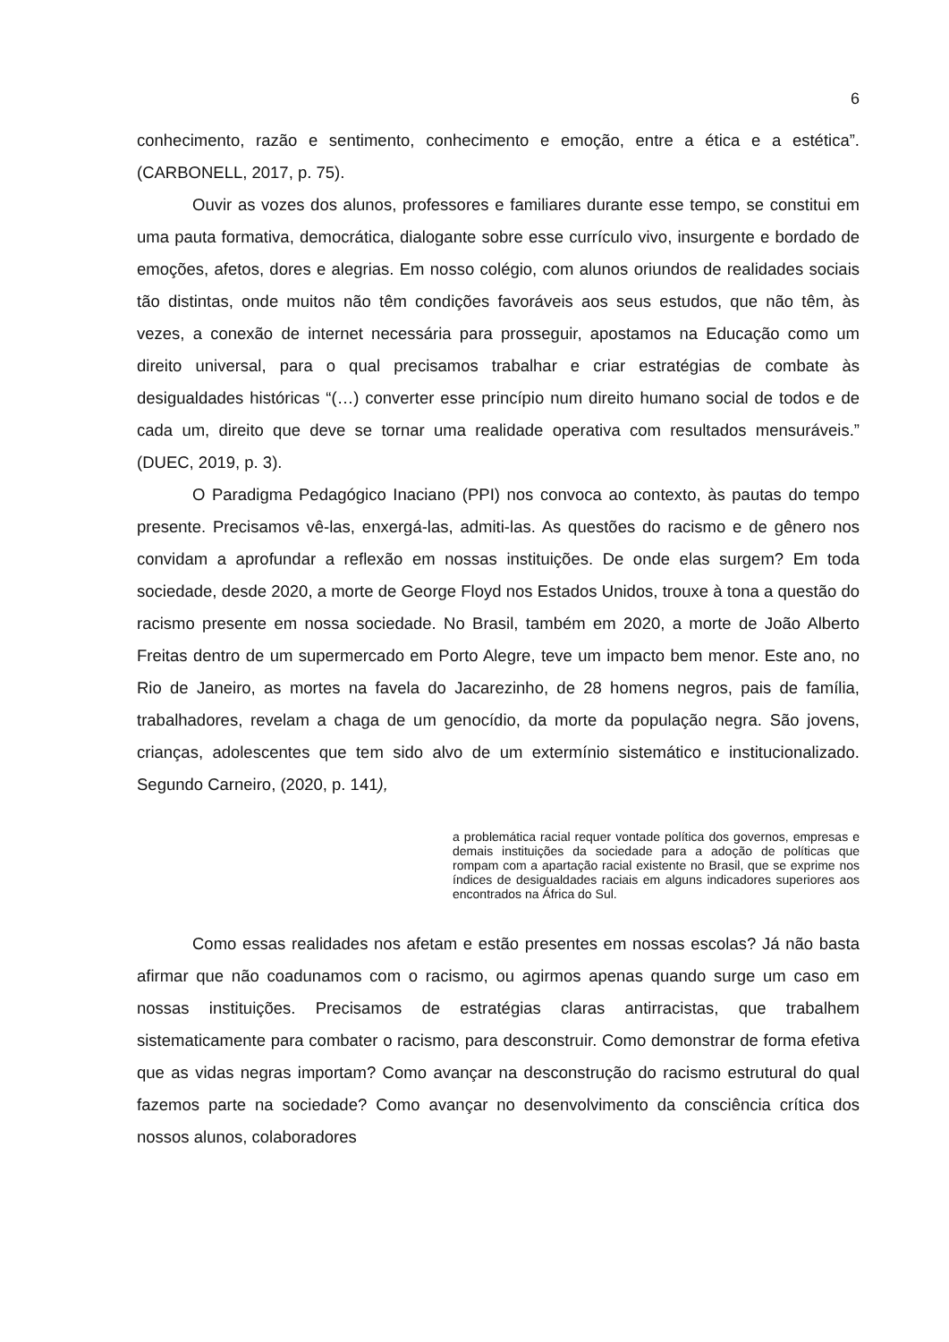6
conhecimento, razão e sentimento, conhecimento e emoção, entre a ética e a estética”. (CARBONELL, 2017, p. 75).
Ouvir as vozes dos alunos, professores e familiares durante esse tempo, se constitui em uma pauta formativa, democrática, dialogante sobre esse currículo vivo, insurgente e bordado de emoções, afetos, dores e alegrias. Em nosso colégio, com alunos oriundos de realidades sociais tão distintas, onde muitos não têm condições favoráveis aos seus estudos, que não têm, às vezes, a conexão de internet necessária para prosseguir, apostamos na Educação como um direito universal, para o qual precisamos trabalhar e criar estratégias de combate às desigualdades históricas “(…) converter esse princípio num direito humano social de todos e de cada um, direito que deve se tornar uma realidade operativa com resultados mensuráveis.” (DUEC, 2019, p. 3).
O Paradigma Pedagógico Inaciano (PPI) nos convoca ao contexto, às pautas do tempo presente. Precisamos vê-las, enxergá-las, admiti-las. As questões do racismo e de gênero nos convidam a aprofundar a reflexão em nossas instituições. De onde elas surgem? Em toda sociedade, desde 2020, a morte de George Floyd nos Estados Unidos, trouxe à tona a questão do racismo presente em nossa sociedade. No Brasil, também em 2020, a morte de João Alberto Freitas dentro de um supermercado em Porto Alegre, teve um impacto bem menor. Este ano, no Rio de Janeiro, as mortes na favela do Jacarezinho, de 28 homens negros, pais de família, trabalhadores, revelam a chaga de um genocídio, da morte da população negra. São jovens, crianças, adolescentes que tem sido alvo de um extermínio sistemático e institucionalizado. Segundo Carneiro, (2020, p. 141),
a problemática racial requer vontade política dos governos, empresas e demais instituições da sociedade para a adoção de políticas que rompam com a apartação racial existente no Brasil, que se exprime nos índices de desigualdades raciais em alguns indicadores superiores aos encontrados na África do Sul.
Como essas realidades nos afetam e estão presentes em nossas escolas? Já não basta afirmar que não coadunamos com o racismo, ou agirmos apenas quando surge um caso em nossas instituições. Precisamos de estratégias claras antirracistas, que trabalhem sistematicamente para combater o racismo, para desconstruir. Como demonstrar de forma efetiva que as vidas negras importam? Como avançar na desconstrução do racismo estrutural do qual fazemos parte na sociedade? Como avançar no desenvolvimento da consciência crítica dos nossos alunos, colaboradores